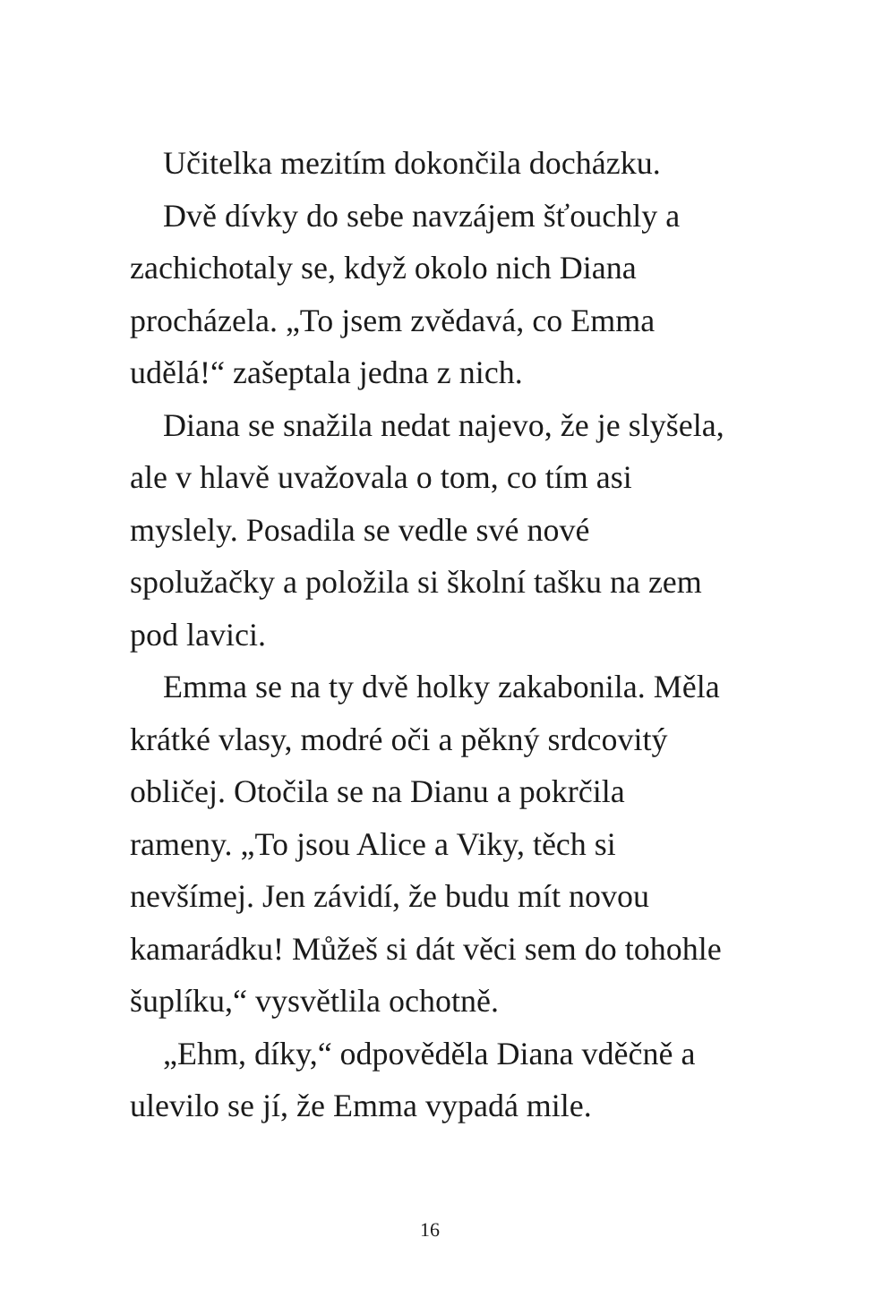Učitelka mezitím dokončila docházku.
Dvě dívky do sebe navzájem šťouchly a zachichotaly se, když okolo nich Diana procházela. „To jsem zvědavá, co Emma udělá!“ zašeptala jedna z nich.
Diana se snažila nedat najevo, že je slyšela, ale v hlavě uvažovala o tom, co tím asi myslely. Posadila se vedle své nové spolužačky a položila si školní tašku na zem pod lavici.
Emma se na ty dvě holky zakabonila. Měla krátké vlasy, modré oči a pěkný srdcovitý obličej. Otočila se na Dianu a pokrčila rameny. „To jsou Alice a Viky, těch si nevšímej. Jen závidí, že budu mít novou kamarádku! Můžeš si dát věci sem do tohohle šuplíku,“ vysvětlila ochotně.
„Ehm, díky,“ odpověděla Diana vděčně a ulevilo se jí, že Emma vypadá mile.
16